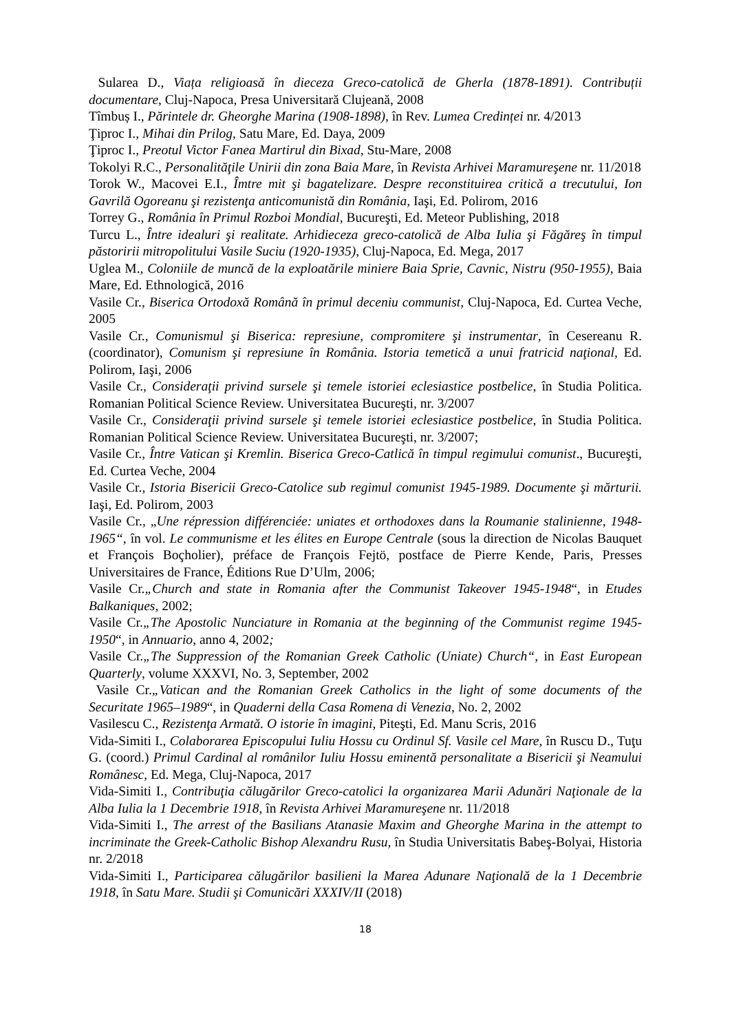Sularea D., Viața religioasă în dieceza Greco-catolică de Gherla (1878-1891). Contribuții documentare, Cluj-Napoca, Presa Universitară Clujeană, 2008
Tîmbuș I., Părintele dr. Gheorghe Marina (1908-1898), în Rev. Lumea Credinței nr. 4/2013
Ţiproc I., Mihai din Prilog, Satu Mare, Ed. Daya, 2009
Ţiproc I., Preotul Victor Fanea Martirul din Bixad, Stu-Mare, 2008
Tokolyi R.C., Personalităţile Unirii din zona Baia Mare, în Revista Arhivei Maramureşene nr. 11/2018
Torok W., Macovei E.I., Îmtre mit şi bagatelizare. Despre reconstituirea critică a trecutului, Ion Gavrilă Ogoreanu şi rezistenţa anticomunistă din România, Iaşi, Ed. Polirom, 2016
Torrey G., România în Primul Rozboi Mondial, Bucureşti, Ed. Meteor Publishing, 2018
Turcu L., Între idealuri şi realitate. Arhidieceza greco-catolică de Alba Iulia şi Făgăreş în timpul păstoririi mitropolitului Vasile Suciu (1920-1935), Cluj-Napoca, Ed. Mega, 2017
Uglea M., Coloniile de muncă de la exploatările miniere Baia Sprie, Cavnic, Nistru (950-1955), Baia Mare, Ed. Ethnologică, 2016
Vasile Cr., Biserica Ortodoxă Română în primul deceniu communist, Cluj-Napoca, Ed. Curtea Veche, 2005
Vasile Cr., Comunismul şi Biserica: represiune, compromitere şi instrumentar, în Cesereanu R. (coordinator), Comunism şi represiune în România. Istoria temetică a unui fratricid naţional, Ed. Polirom, Iaşi, 2006
Vasile Cr., Consideraţii privind sursele şi temele istoriei eclesiastice postbelice, în Studia Politica. Romanian Political Science Review. Universitatea Bucureşti, nr. 3/2007
Vasile Cr., Consideraţii privind sursele şi temele istoriei eclesiastice postbelice, în Studia Politica. Romanian Political Science Review. Universitatea Bucureşti, nr. 3/2007;
Vasile Cr., Între Vatican şi Kremlin. Biserica Greco-Catlică în timpul regimului comunist., Bucureşti, Ed. Curtea Veche, 2004
Vasile Cr., Istoria Bisericii Greco-Catolice sub regimul comunist 1945-1989. Documente şi mărturii. Iaşi, Ed. Polirom, 2003
Vasile Cr., „Une répression différenciée: uniates et orthodoxes dans la Roumanie stalinienne, 1948-1965“, în vol. Le communisme et les élites en Europe Centrale (sous la direction de Nicolas Bauquet et François Boçholier), préface de François Fejtö, postface de Pierre Kende, Paris, Presses Universitaires de France, Éditions Rue D’Ulm, 2006;
Vasile Cr.„Church and state in Romania after the Communist Takeover 1945-1948“, in Etudes Balkaniques, 2002;
Vasile Cr.„The Apostolic Nunciature in Romania at the beginning of the Communist regime 1945-1950“, in Annuario, anno 4, 2002;
Vasile Cr.„The Suppression of the Romanian Greek Catholic (Uniate) Church“, in East European Quarterly, volume XXXVI, No. 3, September, 2002
Vasile Cr.„Vatican and the Romanian Greek Catholics in the light of some documents of the Securitate 1965–1989“, in Quaderni della Casa Romena di Venezia, No. 2, 2002
Vasilescu C., Rezistenţa Armată. O istorie în imagini, Piteşti, Ed. Manu Scris, 2016
Vida-Simiti I., Colaborarea Episcopului Iuliu Hossu cu Ordinul Sf. Vasile cel Mare, în Ruscu D., Tuţu G. (coord.) Primul Cardinal al românilor Iuliu Hossu eminentă personalitate a Bisericii şi Neamului Românesc, Ed. Mega, Cluj-Napoca, 2017
Vida-Simiti I., Contribuţia călugărilor Greco-catolici la organizarea Marii Adunări Naţionale de la Alba Iulia la 1 Decembrie 1918, în Revista Arhivei Maramureşene nr. 11/2018
Vida-Simiti I., The arrest of the Basilians Atanasie Maxim and Gheorghe Marina in the attempt to incriminate the Greek-Catholic Bishop Alexandru Rusu, în Studia Universitatis Babeş-Bolyai, Historia nr. 2/2018
Vida-Simiti I., Participarea călugărilor basilieni la Marea Adunare Naţională de la 1 Decembrie 1918, în Satu Mare. Studii şi Comunicări XXXIV/II (2018)
18